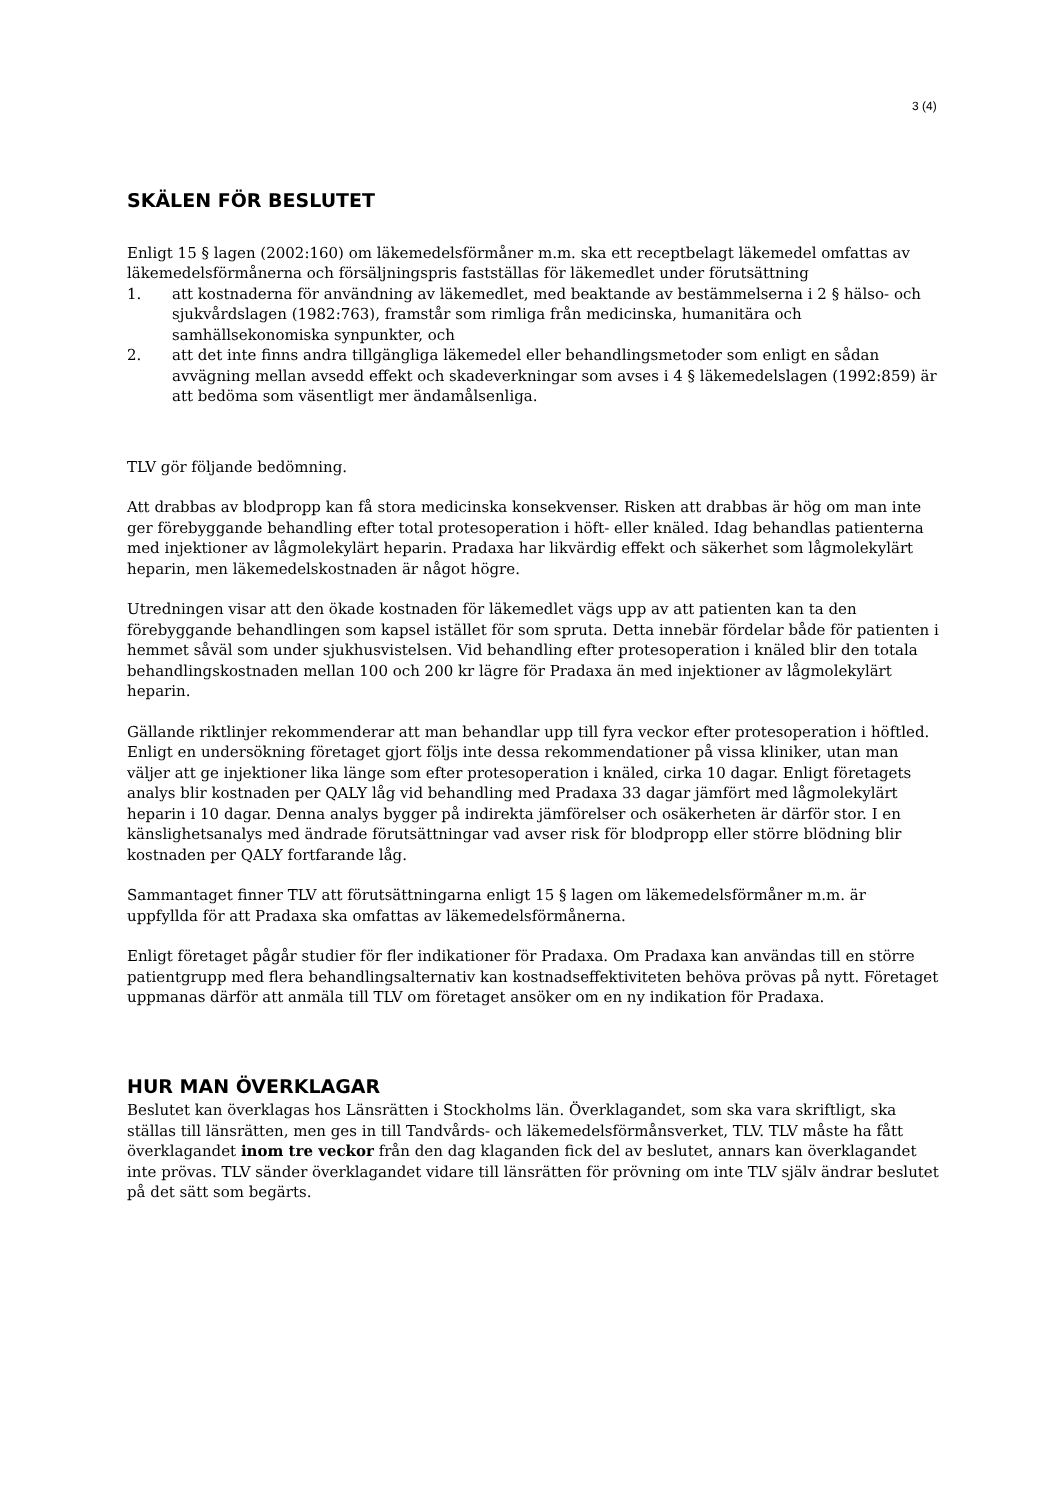3 (4)
SKÄLEN FÖR BESLUTET
Enligt 15 § lagen (2002:160) om läkemedelsförmåner m.m. ska ett receptbelagt läkemedel omfattas av läkemedelsförmånerna och försäljningspris fastställas för läkemedlet under förutsättning
1. att kostnaderna för användning av läkemedlet, med beaktande av bestämmelserna i 2 § hälso- och sjukvårdslagen (1982:763), framstår som rimliga från medicinska, humanitära och samhällsekonomiska synpunkter, och
2. att det inte finns andra tillgängliga läkemedel eller behandlingsmetoder som enligt en sådan avvägning mellan avsedd effekt och skadeverkningar som avses i 4 § läkemedelslagen (1992:859) är att bedöma som väsentligt mer ändamålsenliga.
TLV gör följande bedömning.
Att drabbas av blodpropp kan få stora medicinska konsekvenser. Risken att drabbas är hög om man inte ger förebyggande behandling efter total protesoperation i höft- eller knäled. Idag behandlas patienterna med injektioner av lågmolekylärt heparin. Pradaxa har likvärdig effekt och säkerhet som lågmolekylärt heparin, men läkemedelskostnaden är något högre.
Utredningen visar att den ökade kostnaden för läkemedlet vägs upp av att patienten kan ta den förebyggande behandlingen som kapsel istället för som spruta. Detta innebär fördelar både för patienten i hemmet såväl som under sjukhusvistelsen. Vid behandling efter protesoperation i knäled blir den totala behandlingskostnaden mellan 100 och 200 kr lägre för Pradaxa än med injektioner av lågmolekylärt heparin.
Gällande riktlinjer rekommenderar att man behandlar upp till fyra veckor efter protesoperation i höftled. Enligt en undersökning företaget gjort följs inte dessa rekommendationer på vissa kliniker, utan man väljer att ge injektioner lika länge som efter protesoperation i knäled, cirka 10 dagar. Enligt företagets analys blir kostnaden per QALY låg vid behandling med Pradaxa 33 dagar jämfört med lågmolekylärt heparin i 10 dagar. Denna analys bygger på indirekta jämförelser och osäkerheten är därför stor. I en känslighetsanalys med ändrade förutsättningar vad avser risk för blodpropp eller större blödning blir kostnaden per QALY fortfarande låg.
Sammantaget finner TLV att förutsättningarna enligt 15 § lagen om läkemedelsförmåner m.m. är uppfyllda för att Pradaxa ska omfattas av läkemedelsförmånerna.
Enligt företaget pågår studier för fler indikationer för Pradaxa. Om Pradaxa kan användas till en större patientgrupp med flera behandlingsalternativ kan kostnadseffektiviteten behöva prövas på nytt. Företaget uppmanas därför att anmäla till TLV om företaget ansöker om en ny indikation för Pradaxa.
HUR MAN ÖVERKLAGAR
Beslutet kan överklagas hos Länsrätten i Stockholms län. Överklagandet, som ska vara skriftligt, ska ställas till länsrätten, men ges in till Tandvårds- och läkemedelsförmånsverket, TLV. TLV måste ha fått överklagandet inom tre veckor från den dag klaganden fick del av beslutet, annars kan överklagandet inte prövas. TLV sänder överklagandet vidare till länsrätten för prövning om inte TLV själv ändrar beslutet på det sätt som begärts.